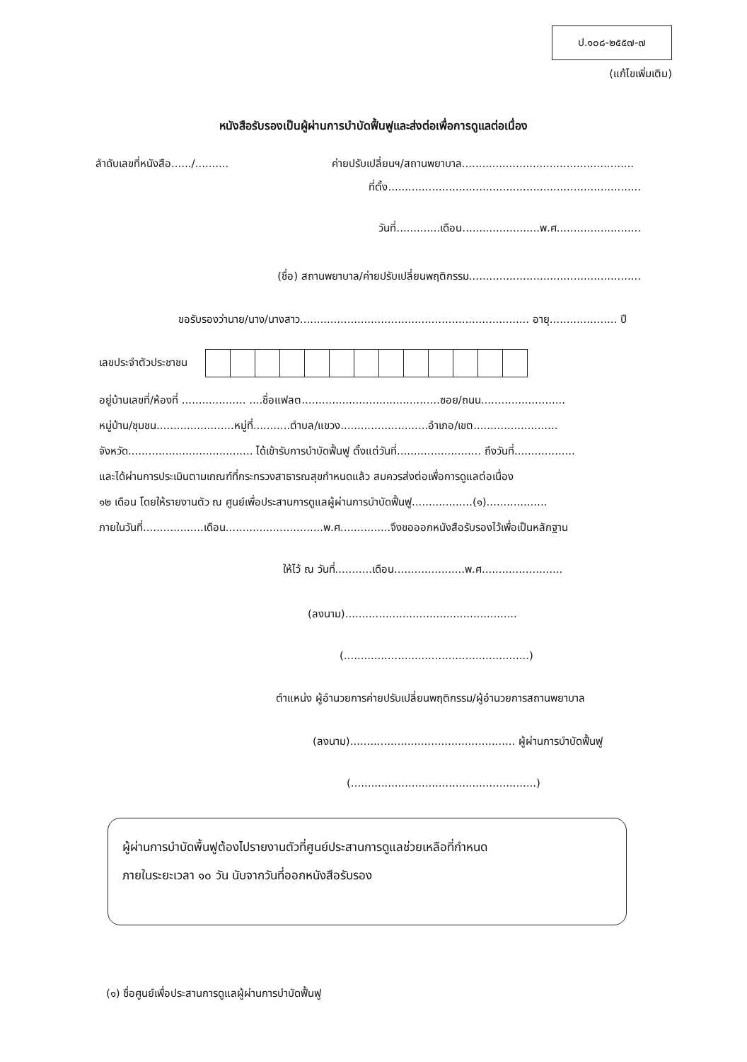ป.๑๐๘-๒๕๕๗-๗
(แก้ไขเพิ่มเติม)
หนังสือรับรองเป็นผู้ผ่านการบำบัดฟื้นฟูและส่งต่อเพื่อการดูแลต่อเนื่อง
ลำดับเลขที่หนังสือ....../.......... ค่ายปรับเปลี่ยนฯ/สถานพยาบาล...................................................
ที่ตั้ง...........................................................................
วันที่.............เดือน.......................พ.ศ.........................
(ชื่อ) สถานพยาบาล/ค่ายปรับเปลี่ยนพฤติกรรม...................................................
ขอรับรองว่านาย/นาง/นางสาว.................................................................... อายุ.................... ปี
เลขประจำตัวประชาชน
อยู่บ้านเลขที่/ห้องที่ ................... ....ชื่อแฟลต.........................................ซอย/ถนน.........................
หมู่บ้าน/ชุมชน.......................หมู่ที่...........ตำบล/แขวง..........................อำเภอ/เขต.........................
จังหวัด..................................... ได้เข้ารับการบำบัดฟื้นฟู ตั้งแต่วันที่......................... ถึงวันที่..................
และได้ผ่านการประเมินตามเกณฑ์ที่กระทรวงสาธารณสุขกำหนดแล้ว สมควรส่งต่อเพื่อการดูแลต่อเนื่อง
๑๒ เดือน โดยให้รายงานตัว ณ ศูนย์เพื่อประสานการดูแลผู้ผ่านการบำบัดฟื้นฟู..................(๑)..................
ภายในวันที่..................เดือน.............................พ.ศ...............จึงขอออกหนังสือรับรองไว้เพื่อเป็นหลักฐาน
ให้ไว้ ณ วันที่...........เดือน.....................พ.ศ........................
(ลงนาม)...................................................
(.......................................................)
ตำแหน่ง ผู้อำนวยการค่ายปรับเปลี่ยนพฤติกรรม/ผู้อำนวยการสถานพยาบาล
(ลงนาม)................................................. ผู้ผ่านการบำบัดฟื้นฟู
(.......................................................)
ผู้ผ่านการบำบัดพื้นฟูต้องไปรายงานตัวที่ศูนย์ประสานการดูแลช่วยเหลือที่กำหนด
ภายในระยะเวลา ๑๐ วัน นับจากวันที่ออกหนังสือรับรอง
(๑) ชื่อศูนย์เพื่อประสานการดูแลผู้ผ่านการบำบัดฟื้นฟู